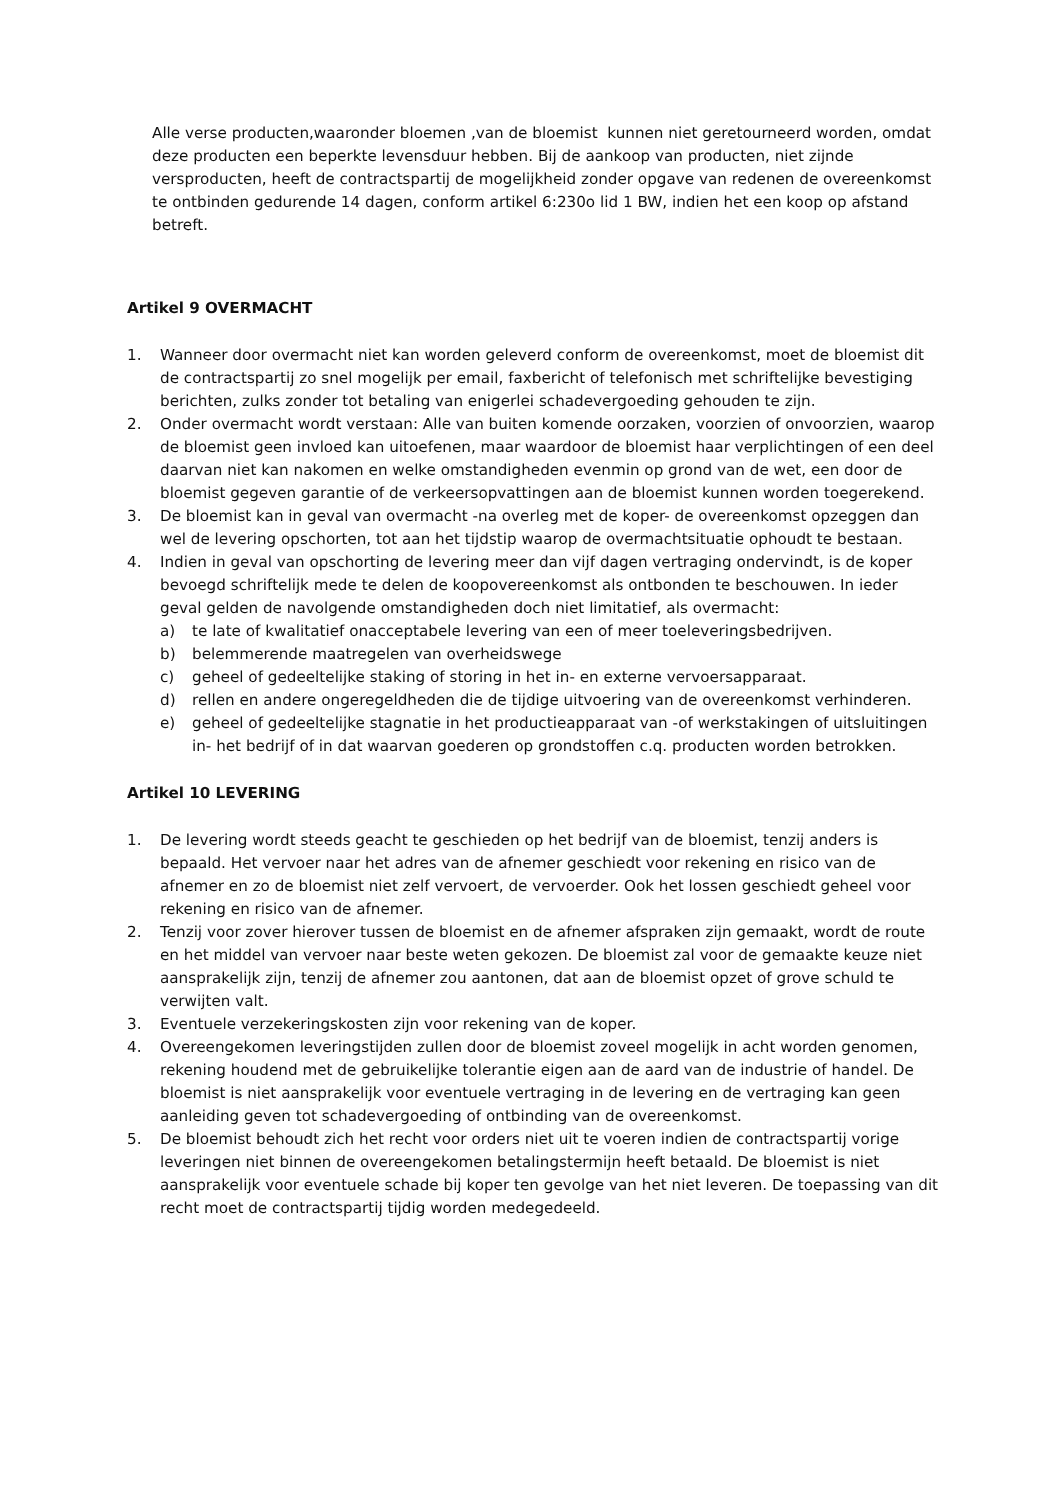Alle verse producten,waaronder bloemen ,van de bloemist kunnen niet geretourneerd worden, omdat deze producten een beperkte levensduur hebben. Bij de aankoop van producten, niet zijnde versproducten, heeft de contractspartij de mogelijkheid zonder opgave van redenen de overeenkomst te ontbinden gedurende 14 dagen, conform artikel 6:230o lid 1 BW, indien het een koop op afstand betreft.
Artikel 9 OVERMACHT
1. Wanneer door overmacht niet kan worden geleverd conform de overeenkomst, moet de bloemist dit de contractspartij zo snel mogelijk per email, faxbericht of telefonisch met schriftelijke bevestiging berichten, zulks zonder tot betaling van enigerlei schadevergoeding gehouden te zijn.
2. Onder overmacht wordt verstaan: Alle van buiten komende oorzaken, voorzien of onvoorzien, waarop de bloemist geen invloed kan uitoefenen, maar waardoor de bloemist haar verplichtingen of een deel daarvan niet kan nakomen en welke omstandigheden evenmin op grond van de wet, een door de bloemist gegeven garantie of de verkeersopvattingen aan de bloemist kunnen worden toegerekend.
3. De bloemist kan in geval van overmacht -na overleg met de koper- de overeenkomst opzeggen dan wel de levering opschorten, tot aan het tijdstip waarop de overmachtsituatie ophoudt te bestaan.
4. Indien in geval van opschorting de levering meer dan vijf dagen vertraging ondervindt, is de koper bevoegd schriftelijk mede te delen de koopovereenkomst als ontbonden te beschouwen. In ieder geval gelden de navolgende omstandigheden doch niet limitatief, als overmacht:
a) te late of kwalitatief onacceptabele levering van een of meer toeleveringsbedrijven.
b) belemmerende maatregelen van overheidswege
c) geheel of gedeeltelijke staking of storing in het in- en externe vervoersapparaat.
d) rellen en andere ongeregeldheden die de tijdige uitvoering van de overeenkomst verhinderen.
e) geheel of gedeeltelijke stagnatie in het productieapparaat van -of werkstakingen of uitsluitingen in- het bedrijf of in dat waarvan goederen op grondstoffen c.q. producten worden betrokken.
Artikel 10 LEVERING
1. De levering wordt steeds geacht te geschieden op het bedrijf van de bloemist, tenzij anders is bepaald. Het vervoer naar het adres van de afnemer geschiedt voor rekening en risico van de afnemer en zo de bloemist niet zelf vervoert, de vervoerder. Ook het lossen geschiedt geheel voor rekening en risico van de afnemer.
2. Tenzij voor zover hierover tussen de bloemist en de afnemer afspraken zijn gemaakt, wordt de route en het middel van vervoer naar beste weten gekozen. De bloemist zal voor de gemaakte keuze niet aansprakelijk zijn, tenzij de afnemer zou aantonen, dat aan de bloemist opzet of grove schuld te verwijten valt.
3. Eventuele verzekeringskosten zijn voor rekening van de koper.
4. Overeengekomen leveringstijden zullen door de bloemist zoveel mogelijk in acht worden genomen, rekening houdend met de gebruikelijke tolerantie eigen aan de aard van de industrie of handel. De bloemist is niet aansprakelijk voor eventuele vertraging in de levering en de vertraging kan geen aanleiding geven tot schadevergoeding of ontbinding van de overeenkomst.
5. De bloemist behoudt zich het recht voor orders niet uit te voeren indien de contractspartij vorige leveringen niet binnen de overeengekomen betalingstermijn heeft betaald. De bloemist is niet aansprakelijk voor eventuele schade bij koper ten gevolge van het niet leveren. De toepassing van dit recht moet de contractspartij tijdig worden medegedeeld.